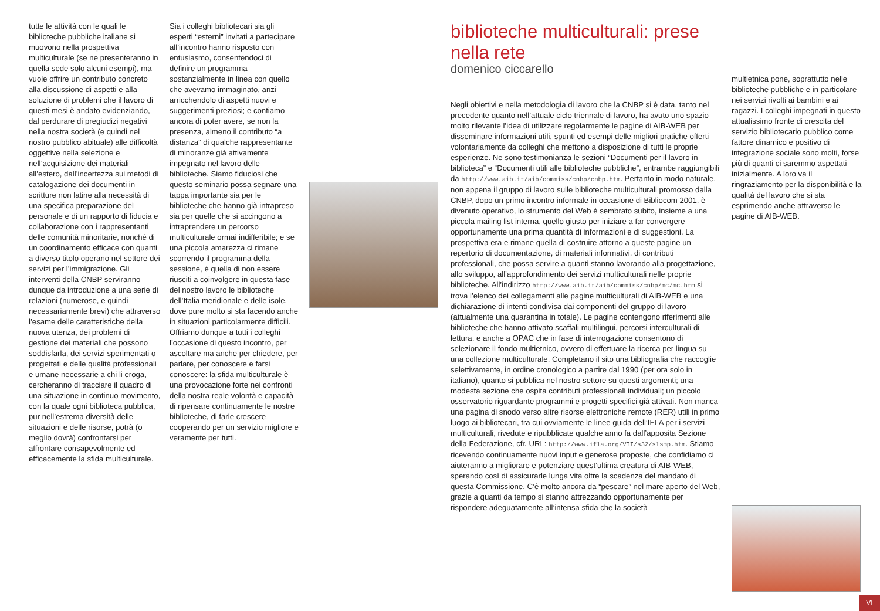tutte le attività con le quali le biblioteche pubbliche italiane si muovono nella prospettiva multiculturale (se ne presenteranno in quella sede solo alcuni esempi), ma vuole offrire un contributo concreto alla discussione di aspetti e alla soluzione di problemi che il lavoro di questi mesi è andato evidenziando, dal perdurare di pregiudizi negativi nella nostra società (e quindi nel nostro pubblico abituale) alle difficoltà oggettive nella selezione e nell’acquisizione dei materiali all’estero, dall’incertezza sui metodi di catalogazione dei documenti in scritture non latine alla necessità di una specifica preparazione del personale e di un rapporto di fiducia e collaborazione con i rappresentanti delle comunità minoritarie, nonché di un coordinamento efficace con quanti a diverso titolo operano nel settore dei servizi per l’immigrazione. Gli interventi della CNBP serviranno dunque da introduzione a una serie di relazioni (numerose, e quindi necessariamente brevi) che attraverso l’esame delle caratteristiche della nuova utenza, dei problemi di gestione dei materiali che possono soddisfarla, dei servizi sperimentati o progettati e delle qualità professionali e umane necessarie a chi li eroga, cercheranno di tracciare il quadro di una situazione in continuo movimento, con la quale ogni biblioteca pubblica, pur nell’estrema diversità delle situazioni e delle risorse, potrà (o meglio dovrà) confrontarsi per affrontare consapevolmente ed efficacemente la sfida multiculturale.
Sia i colleghi bibliotecari sia gli esperti “esterni” invitati a partecipare all’incontro hanno risposto con entusiasmo, consentendoci di definire un programma sostanzialmente in linea con quello che avevamo immaginato, anzi arricchendolo di aspetti nuovi e suggerimenti preziosi; e contiamo ancora di poter avere, se non la presenza, almeno il contributo “a distanza” di qualche rappresentante di minoranze già attivamente impegnato nel lavoro delle biblioteche. Siamo fiduciosi che questo seminario possa segnare una tappa importante sia per le biblioteche che hanno già intrapreso sia per quelle che si accingono a intraprendere un percorso multiculturale ormai indifferibile; e se una piccola amarezza ci rimane scorrendo il programma della sessione, è quella di non essere riusciti a coinvolgere in questa fase del nostro lavoro le biblioteche dell’Italia meridionale e delle isole, dove pure molto si sta facendo anche in situazioni particolarmente difficili. Offriamo dunque a tutti i colleghi l’occasione di questo incontro, per ascoltare ma anche per chiedere, per parlare, per conoscere e farsi conoscere: la sfida multiculturale è una provocazione forte nei confronti della nostra reale volontà e capacità di ripensare continuamente le nostre biblioteche, di farle crescere cooperando per un servizio migliore e veramente per tutti.
biblioteche multiculturali: prese nella rete
domenico ciccarello
Negli obiettivi e nella metodologia di lavoro che la CNBP si è data, tanto nel precedente quanto nell’attuale ciclo triennale di lavoro, ha avuto uno spazio molto rilevante l’idea di utilizzare regolarmente le pagine di AIB-WEB per disseminare informazioni utili, spunti ed esempi delle migliori pratiche offerti volontariamente da colleghi che mettono a disposizione di tutti le proprie esperienze. Ne sono testimonianza le sezioni “Documenti per il lavoro in biblioteca” e “Documenti utili alle biblioteche pubbliche”, entrambe raggiungibili da http://www.aib.it/aib/commiss/cnbp/cnbp.htm. Pertanto in modo naturale, non appena il gruppo di lavoro sulle biblioteche multiculturali promosso dalla CNBP, dopo un primo incontro informale in occasione di Bibliocom 2001, è divenuto operativo, lo strumento del Web è sembrato subito, insieme a una piccola mailing list interna, quello giusto per iniziare a far convergere opportunamente una prima quantità di informazioni e di suggestioni. La prospettiva era e rimane quella di costruire attorno a queste pagine un repertorio di documentazione, di materiali informativi, di contributi professionali, che possa servire a quanti stanno lavorando alla progettazione, allo sviluppo, all’approfondimento dei servizi multiculturali nelle proprie biblioteche. All’indirizzo http://www.aib.it/aib/commiss/cnbp/mc/mc.htm si trova l’elenco dei collegamenti alle pagine multiculturali di AIB-WEB e una dichiarazione di intenti condivisa dai componenti del gruppo di lavoro (attualmente una quarantina in totale). Le pagine contengono riferimenti alle biblioteche che hanno attivato scaffali multilingui, percorsi interculturali di lettura, e anche a OPAC che in fase di interrogazione consentono di selezionare il fondo multietnico, ovvero di effettuare la ricerca per lingua su una collezione multiculturale. Completano il sito una bibliografia che raccoglie selettivamente, in ordine cronologico a partire dal 1990 (per ora solo in italiano), quanto si pubblica nel nostro settore su questi argomenti; una modesta sezione che ospita contributi professionali individuali; un piccolo osservatorio riguardante programmi e progetti specifici già attivati. Non manca una pagina di snodo verso altre risorse elettroniche remote (RER) utili in primo luogo ai bibliotecari, tra cui ovviamente le linee guida dell’IFLA per i servizi multiculturali, rivedute e ripubblicate qualche anno fa dall’apposita Sezione della Federazione, cfr. URL: http://www.ifla.org/VII/s32/slsmp.htm. Stiamo ricevendo continuamente nuovi input e generose proposte, che confidiamo ci aiuteranno a migliorare e potenziare quest’ultima creatura di AIB-WEB, sperando così di assicurarle lunga vita oltre la scadenza del mandato di questa Commissione. C’è molto ancora da “pescare” nel mare aperto del Web, grazie a quanti da tempo si stanno attrezzando opportunamente per rispondere adeguatamente all’intensa sfida che la società
multietnica pone, soprattutto nelle biblioteche pubbliche e in particolare nei servizi rivolti ai bambini e ai ragazzi. I colleghi impegnati in questo attualissimo fronte di crescita del servizio bibliotecario pubblico come fattore dinamico e positivo di integrazione sociale sono molti, forse più di quanti ci saremmo aspettati inizialmente. A loro va il ringraziamento per la disponibilità e la qualità del lavoro che si sta esprimendo anche attraverso le pagine di AIB-WEB.
VI